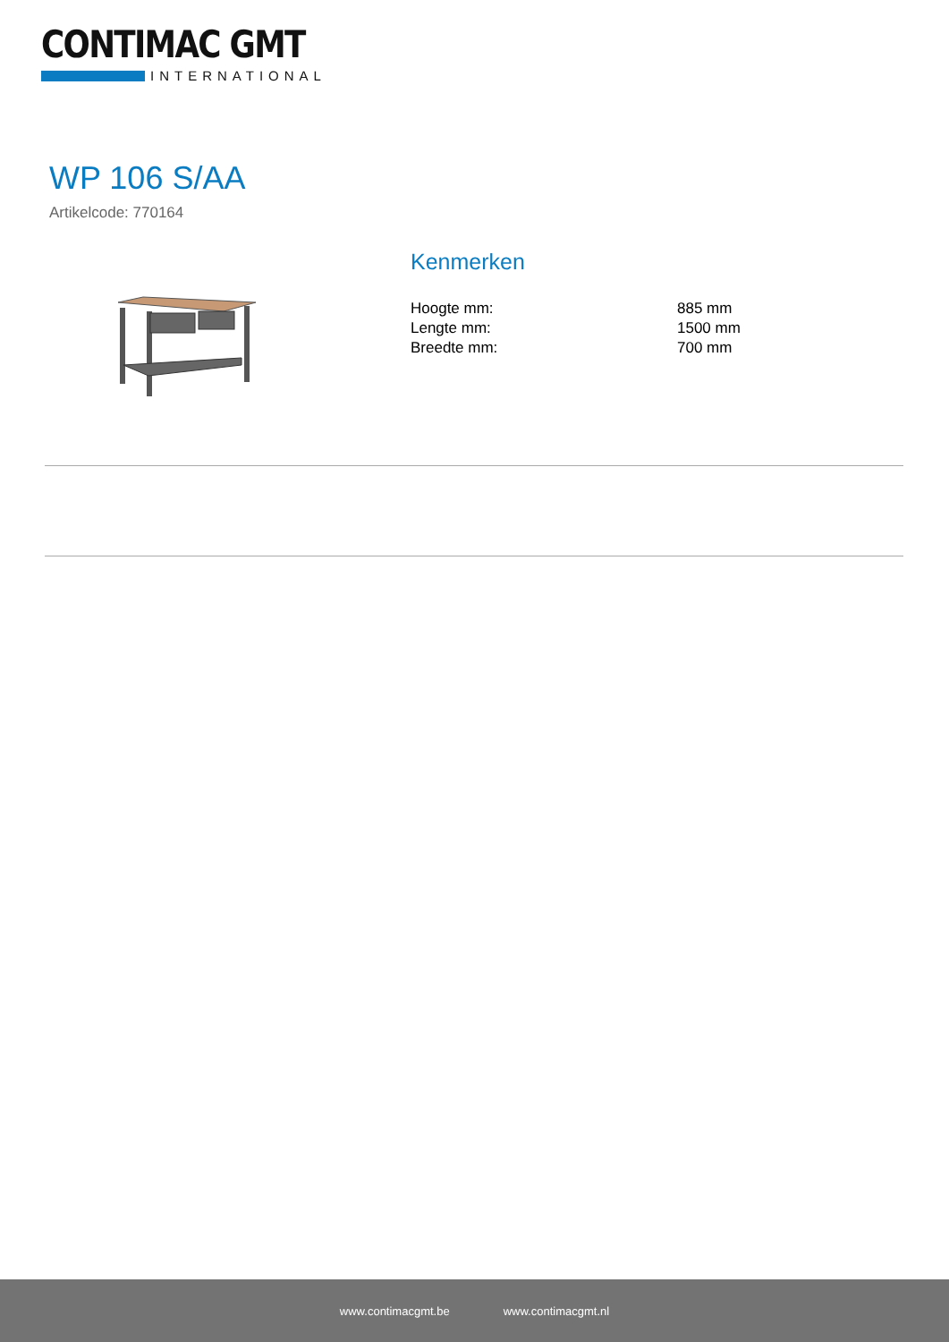CONTIMAC GMT
INTERNATIONAL
WP 106 S/AA
Artikelcode: 770164
Kenmerken
| Hoogte mm: | 885 mm |
| Lengte mm: | 1500 mm |
| Breedte mm: | 700 mm |
www.contimacgmt.be www.contimacgmt.nl